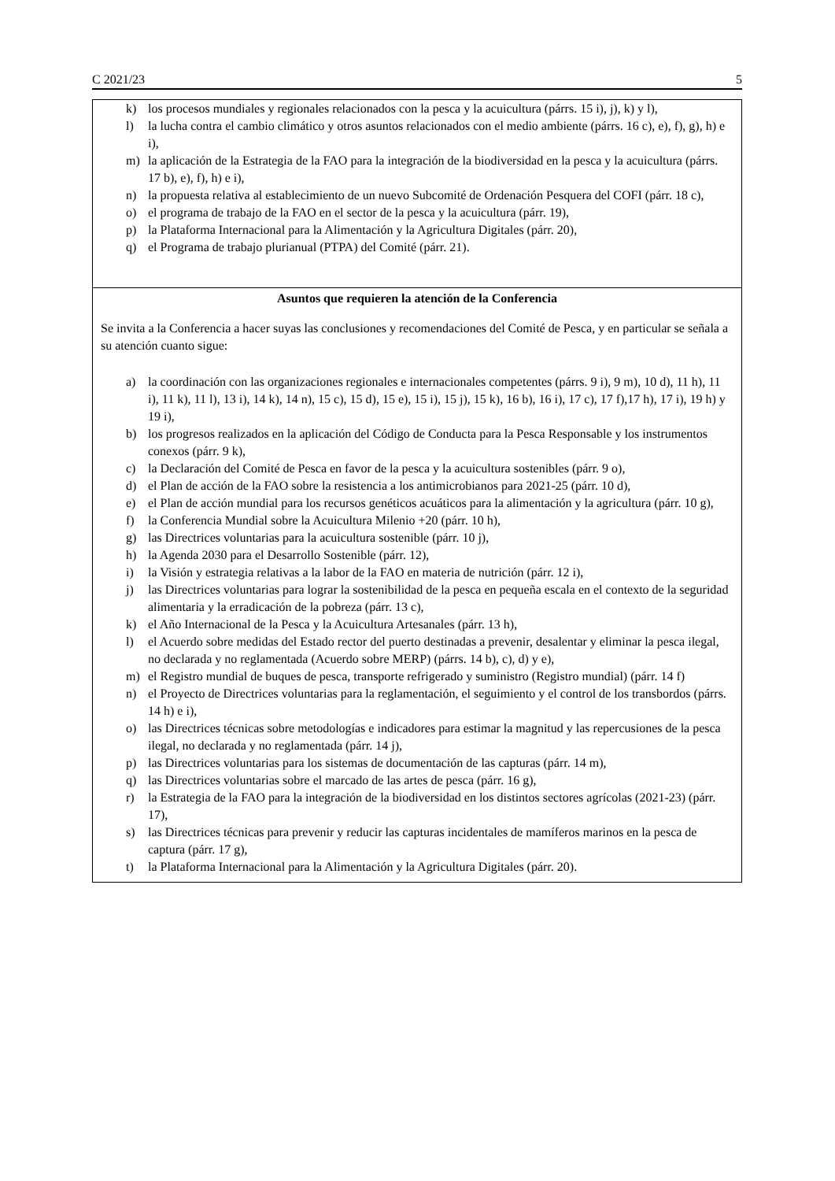C 2021/23 5
k) los procesos mundiales y regionales relacionados con la pesca y la acuicultura (párrs. 15 i), j), k) y l),
l) la lucha contra el cambio climático y otros asuntos relacionados con el medio ambiente (párrs. 16 c), e), f), g), h) e i),
m) la aplicación de la Estrategia de la FAO para la integración de la biodiversidad en la pesca y la acuicultura (párrs. 17 b), e), f), h) e i),
n) la propuesta relativa al establecimiento de un nuevo Subcomité de Ordenación Pesquera del COFI (párr. 18 c),
o) el programa de trabajo de la FAO en el sector de la pesca y la acuicultura (párr. 19),
p) la Plataforma Internacional para la Alimentación y la Agricultura Digitales (párr. 20),
q) el Programa de trabajo plurianual (PTPA) del Comité (párr. 21).
Asuntos que requieren la atención de la Conferencia
Se invita a la Conferencia a hacer suyas las conclusiones y recomendaciones del Comité de Pesca, y en particular se señala a su atención cuanto sigue:
a) la coordinación con las organizaciones regionales e internacionales competentes (párrs. 9 i), 9 m), 10 d), 11 h), 11 i), 11 k), 11 l), 13 i), 14 k), 14 n), 15 c), 15 d), 15 e), 15 i), 15 j), 15 k), 16 b), 16 i), 17 c), 17 f),17 h), 17 i), 19 h) y 19 i),
b) los progresos realizados en la aplicación del Código de Conducta para la Pesca Responsable y los instrumentos conexos (párr. 9 k),
c) la Declaración del Comité de Pesca en favor de la pesca y la acuicultura sostenibles (párr. 9 o),
d) el Plan de acción de la FAO sobre la resistencia a los antimicrobianos para 2021-25 (párr. 10 d),
e) el Plan de acción mundial para los recursos genéticos acuáticos para la alimentación y la agricultura (párr. 10 g),
f) la Conferencia Mundial sobre la Acuicultura Milenio +20 (párr. 10 h),
g) las Directrices voluntarias para la acuicultura sostenible (párr. 10 j),
h) la Agenda 2030 para el Desarrollo Sostenible (párr. 12),
i) la Visión y estrategia relativas a la labor de la FAO en materia de nutrición (párr. 12 i),
j) las Directrices voluntarias para lograr la sostenibilidad de la pesca en pequeña escala en el contexto de la seguridad alimentaria y la erradicación de la pobreza (párr. 13 c),
k) el Año Internacional de la Pesca y la Acuicultura Artesanales (párr. 13 h),
l) el Acuerdo sobre medidas del Estado rector del puerto destinadas a prevenir, desalentar y eliminar la pesca ilegal, no declarada y no reglamentada (Acuerdo sobre MERP) (párrs. 14 b), c), d) y e),
m) el Registro mundial de buques de pesca, transporte refrigerado y suministro (Registro mundial) (párr. 14 f)
n) el Proyecto de Directrices voluntarias para la reglamentación, el seguimiento y el control de los transbordos (párrs. 14 h) e i),
o) las Directrices técnicas sobre metodologías e indicadores para estimar la magnitud y las repercusiones de la pesca ilegal, no declarada y no reglamentada (párr. 14 j),
p) las Directrices voluntarias para los sistemas de documentación de las capturas (párr. 14 m),
q) las Directrices voluntarias sobre el marcado de las artes de pesca (párr. 16 g),
r) la Estrategia de la FAO para la integración de la biodiversidad en los distintos sectores agrícolas (2021-23) (párr. 17),
s) las Directrices técnicas para prevenir y reducir las capturas incidentales de mamíferos marinos en la pesca de captura (párr. 17 g),
t) la Plataforma Internacional para la Alimentación y la Agricultura Digitales (párr. 20).